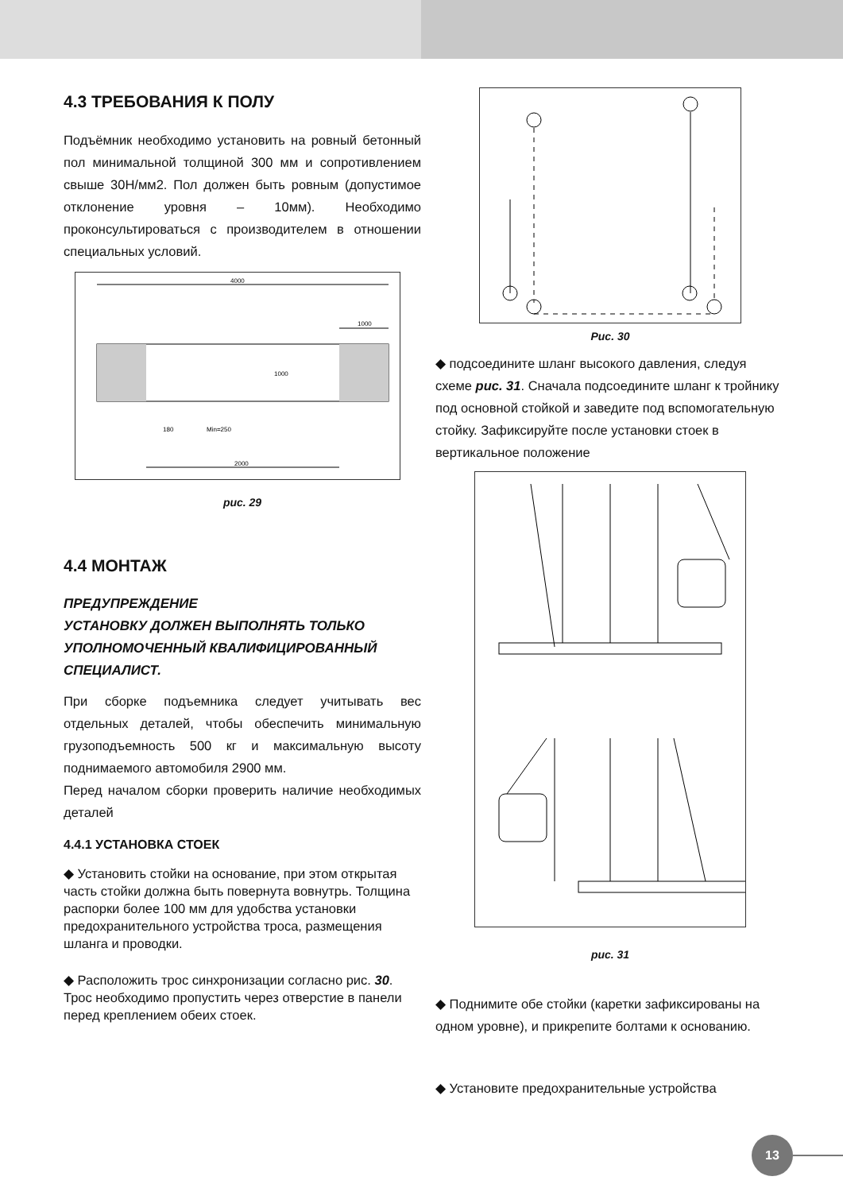4.3 ТРЕБОВАНИЯ К ПОЛУ
Подъёмник необходимо установить на ровный бетонный пол минимальной толщиной 300 мм и сопротивлением свыше 30Н/мм2. Пол должен быть ровным (допустимое отклонение уровня – 10мм). Необходимо проконсультироваться с производителем в отношении специальных условий.
4000
1000
2000
1000
Min=250
180
рис. 29
4.4 МОНТАЖ
ПРЕДУПРЕЖДЕНИЕ
УСТАНОВКУ ДОЛЖЕН ВЫПОЛНЯТЬ ТОЛЬКО УПОЛНОМОЧЕННЫЙ КВАЛИФИЦИРОВАННЫЙ СПЕЦИАЛИСТ.
При сборке подъемника следует учитывать вес отдельных деталей, чтобы обеспечить минимальную грузоподъемность 500 кг и максимальную высоту поднимаемого автомобиля 2900 мм.
Перед началом сборки проверить наличие необходимых деталей
4.4.1 УСТАНОВКА СТОЕК
◆ Установить стойки на основание, при этом открытая часть стойки должна быть повернута вовнутрь. Толщина распорки более 100 мм для удобства установки предохранительного устройства троса, размещения шланга и проводки.
◆ Расположить трос синхронизации согласно рис. 30. Трос необходимо пропустить через отверстие в панели перед креплением обеих стоек.
Рис. 30
◆ подсоедините шланг высокого давления, следуя схеме рис. 31. Сначала подсоедините шланг к тройнику под основной стойкой и заведите под вспомогательную стойку. Зафиксируйте после установки стоек в вертикальное положение
рис. 31
◆ Поднимите обе стойки (каретки зафиксированы на одном уровне), и прикрепите болтами к основанию.
◆ Установите предохранительные устройства
13